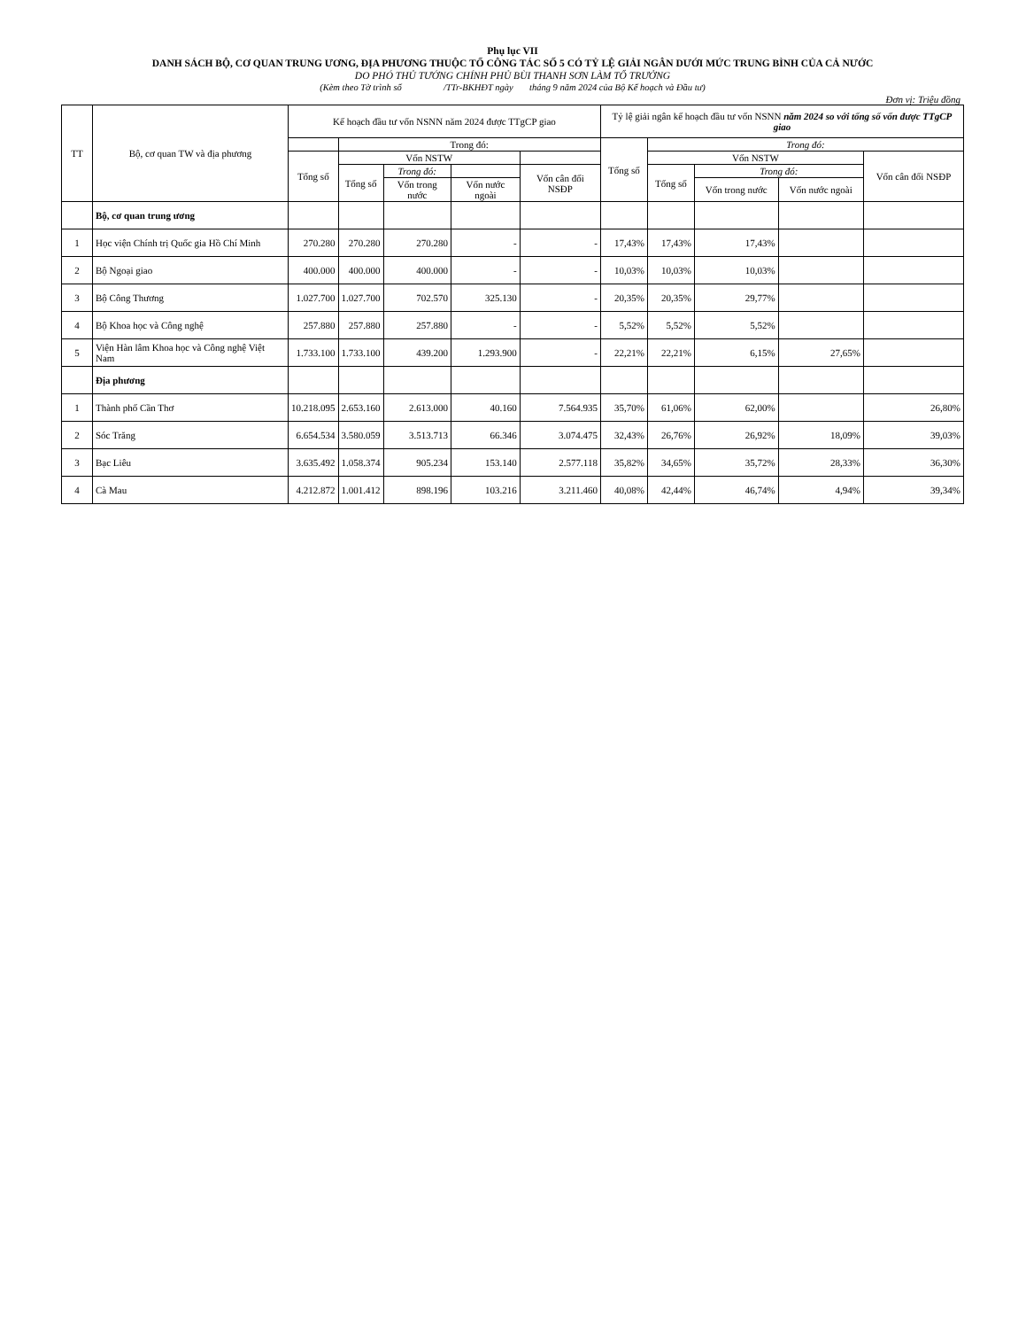Phụ lục VII
DANH SÁCH BỘ, CƠ QUAN TRUNG ƯƠNG, ĐỊA PHƯƠNG THUỘC TỔ CÔNG TÁC SỐ 5 CÓ TỶ LỆ GIẢI NGÂN DƯỚI MỨC TRUNG BÌNH CỦA CẢ NƯỚC
DO PHÓ THỦ TƯỚNG CHÍNH PHỦ BÙI THANH SƠN LÀM TỔ TRƯỞNG
(Kèm theo Tờ trình số /TTr-BKHĐT ngày tháng 9 năm 2024 của Bộ Kế hoạch và Đầu tư)
Đơn vị: Triệu đồng
| TT | Bộ, cơ quan TW và địa phương | Kế hoạch đầu tư vốn NSNN năm 2024 được TTgCP giao | | | | | Tỷ lệ giải ngân kế hoạch đầu tư vốn NSNN năm 2024 so với tổng số vốn được TTgCP giao | | | | |
| --- | --- | --- | --- | --- | --- | --- | --- | --- | --- | --- | --- |
| | | | Trong đó: | | | | Tổng số | Trong đó: | | | |
| | | Tổng số | Vốn NSTW | | | | | Vốn NSTW | | | Vốn cân đối NSĐP |
| | | | Tổng số | Trong đó: | | Vốn cân đối NSĐP | | Tổng số | Trong đó: | | |
| | | | | Vốn trong nước | Vốn nước ngoài | | | | Vốn trong nước | Vốn nước ngoài | |
| | Bộ, cơ quan trung ương | | | | | | | | | | |
| 1 | Học viện Chính trị Quốc gia Hồ Chí Minh | 270.280 | 270.280 | 270.280 | - | - | 17,43% | 17,43% | 17,43% | | |
| 2 | Bộ Ngoại giao | 400.000 | 400.000 | 400.000 | - | - | 10,03% | 10,03% | 10,03% | | |
| 3 | Bộ Công Thương | 1.027.700 | 1.027.700 | 702.570 | 325.130 | - | 20,35% | 20,35% | 29,77% | | |
| 4 | Bộ Khoa học và Công nghệ | 257.880 | 257.880 | 257.880 | - | - | 5,52% | 5,52% | 5,52% | | |
| 5 | Viện Hàn lâm Khoa học và Công nghệ Việt Nam | 1.733.100 | 1.733.100 | 439.200 | 1.293.900 | - | 22,21% | 22,21% | 6,15% | 27,65% | |
| | Địa phương | | | | | | | | | | |
| 1 | Thành phố Cần Thơ | 10.218.095 | 2.653.160 | 2.613.000 | 40.160 | 7.564.935 | 35,70% | 61,06% | 62,00% | | 26,80% |
| 2 | Sóc Trăng | 6.654.534 | 3.580.059 | 3.513.713 | 66.346 | 3.074.475 | 32,43% | 26,76% | 26,92% | 18,09% | 39,03% |
| 3 | Bạc Liêu | 3.635.492 | 1.058.374 | 905.234 | 153.140 | 2.577.118 | 35,82% | 34,65% | 35,72% | 28,33% | 36,30% |
| 4 | Cà Mau | 4.212.872 | 1.001.412 | 898.196 | 103.216 | 3.211.460 | 40,08% | 42,44% | 46,74% | 4,94% | 39,34% |